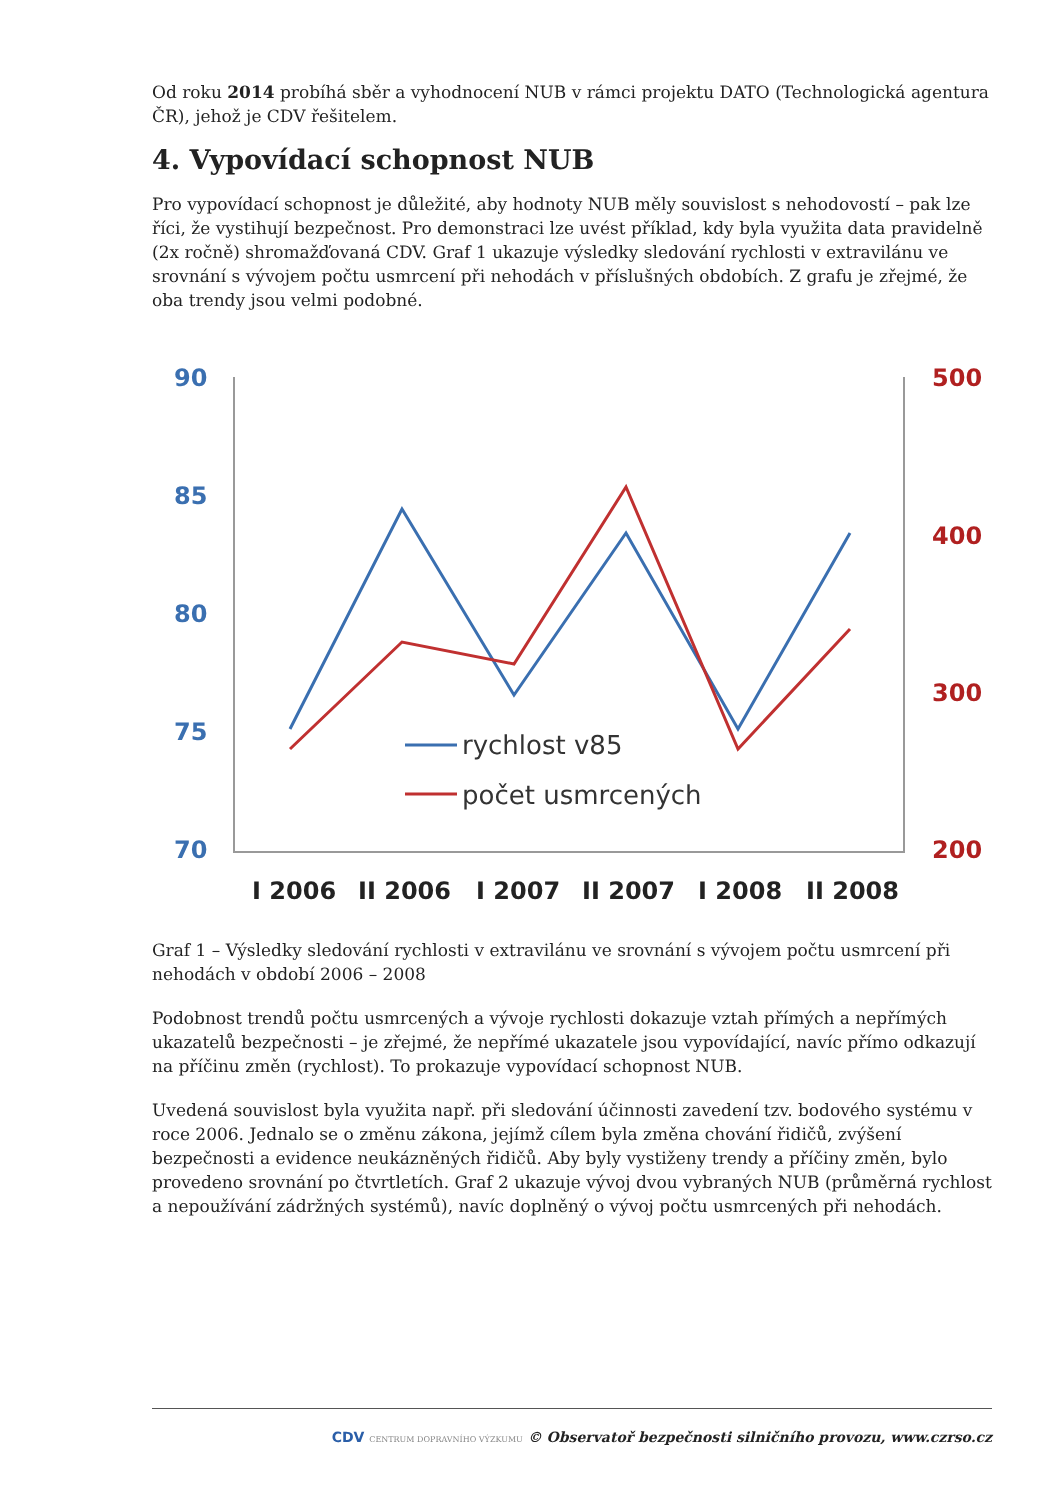Od roku 2014 probíhá sběr a vyhodnocení NUB v rámci projektu DATO (Technologická agentura ČR), jehož je CDV řešitelem.
4. Vypovídací schopnost NUB
Pro vypovídací schopnost je důležité, aby hodnoty NUB měly souvislost s nehodovostí – pak lze říci, že vystihují bezpečnost. Pro demonstraci lze uvést příklad, kdy byla využita data pravidelně (2x ročně) shromažďovaná CDV. Graf 1 ukazuje výsledky sledování rychlosti v extravilánu ve srovnání s vývojem počtu usmrcení při nehodách v příslušných obdobích. Z grafu je zřejmé, že oba trendy jsou velmi podobné.
90
85
80
75
70
500
400
300
200
rychlost v85
počet usmrcených
I 2006
II 2006
I 2007
II 2007
I 2008
II 2008
Graf 1 – Výsledky sledování rychlosti v extravilánu ve srovnání s vývojem počtu usmrcení při nehodách v období 2006 – 2008
Podobnost trendů počtu usmrcených a vývoje rychlosti dokazuje vztah přímých a nepřímých ukazatelů bezpečnosti – je zřejmé, že nepřímé ukazatele jsou vypovídající, navíc přímo odkazují na příčinu změn (rychlost). To prokazuje vypovídací schopnost NUB.
Uvedená souvislost byla využita např. při sledování účinnosti zavedení tzv. bodového systému v roce 2006. Jednalo se o změnu zákona, jejímž cílem byla změna chování řidičů, zvýšení bezpečnosti a evidence neukázněných řidičů. Aby byly vystiženy trendy a příčiny změn, bylo provedeno srovnání po čtvrtletích. Graf 2 ukazuje vývoj dvou vybraných NUB (průměrná rychlost a nepoužívání zádržných systémů), navíc doplněný o vývoj počtu usmrcených při nehodách.
CDV CENTRUM DOPRAVNÍHO VÝZKUMU © Observatoř bezpečnosti silničního provozu, www.czrso.cz